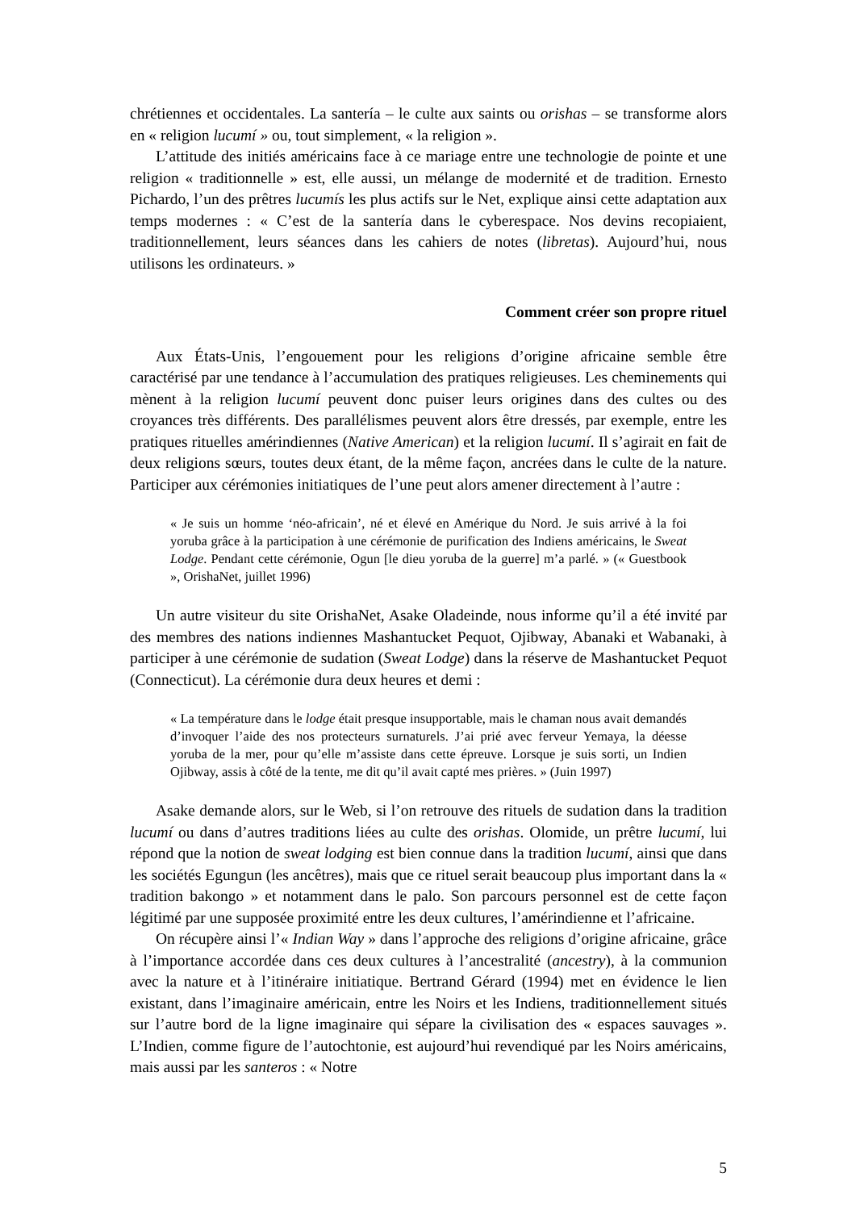chrétiennes et occidentales. La santería – le culte aux saints ou orishas – se transforme alors en « religion lucumí » ou, tout simplement, « la religion ».
L’attitude des initiés américains face à ce mariage entre une technologie de pointe et une religion « traditionnelle » est, elle aussi, un mélange de modernité et de tradition. Ernesto Pichardo, l’un des prêtres lucumís les plus actifs sur le Net, explique ainsi cette adaptation aux temps modernes : « C’est de la santería dans le cyberespace. Nos devins recopiaient, traditionnellement, leurs séances dans les cahiers de notes (libretas). Aujourd’hui, nous utilisons les ordinateurs. »
Comment créer son propre rituel
Aux États-Unis, l’engouement pour les religions d’origine africaine semble être caractérisé par une tendance à l’accumulation des pratiques religieuses. Les cheminements qui mènent à la religion lucumí peuvent donc puiser leurs origines dans des cultes ou des croyances très différents. Des parallélismes peuvent alors être dressés, par exemple, entre les pratiques rituelles amérindiennes (Native American) et la religion lucumí. Il s’agirait en fait de deux religions sœurs, toutes deux étant, de la même façon, ancrées dans le culte de la nature. Participer aux cérémonies initiatiques de l’une peut alors amener directement à l’autre :
« Je suis un homme ‘néo-africain’, né et élevé en Amérique du Nord. Je suis arrivé à la foi yoruba grâce à la participation à une cérémonie de purification des Indiens américains, le Sweat Lodge. Pendant cette cérémonie, Ogun [le dieu yoruba de la guerre] m’a parlé. » (« Guestbook », OrishaNet, juillet 1996)
Un autre visiteur du site OrishaNet, Asake Oladeinde, nous informe qu’il a été invité par des membres des nations indiennes Mashantucket Pequot, Ojibway, Abanaki et Wabanaki, à participer à une cérémonie de sudation (Sweat Lodge) dans la réserve de Mashantucket Pequot (Connecticut). La cérémonie dura deux heures et demi :
« La température dans le lodge était presque insupportable, mais le chaman nous avait demandés d’invoquer l’aide des nos protecteurs surnaturels. J’ai prié avec ferveur Yemaya, la déesse yoruba de la mer, pour qu’elle m’assiste dans cette épreuve. Lorsque je suis sorti, un Indien Ojibway, assis à côté de la tente, me dit qu’il avait capté mes prières. » (Juin 1997)
Asake demande alors, sur le Web, si l’on retrouve des rituels de sudation dans la tradition lucumí ou dans d’autres traditions liées au culte des orishas. Olomide, un prêtre lucumí, lui répond que la notion de sweat lodging est bien connue dans la tradition lucumí, ainsi que dans les sociétés Egungun (les ancêtres), mais que ce rituel serait beaucoup plus important dans la « tradition bakongo » et notamment dans le palo. Son parcours personnel est de cette façon légitimé par une supposée proximité entre les deux cultures, l’amérindienne et l’africaine.
On récupère ainsi l’« Indian Way » dans l’approche des religions d’origine africaine, grâce à l’importance accordée dans ces deux cultures à l’ancestralité (ancestry), à la communion avec la nature et à l’itinéraire initiatique. Bertrand Gérard (1994) met en évidence le lien existant, dans l’imaginaire américain, entre les Noirs et les Indiens, traditionnellement situés sur l’autre bord de la ligne imaginaire qui sépare la civilisation des « espaces sauvages ». L’Indien, comme figure de l’autochtonie, est aujourd’hui revendiqué par les Noirs américains, mais aussi par les santeros : « Notre
5